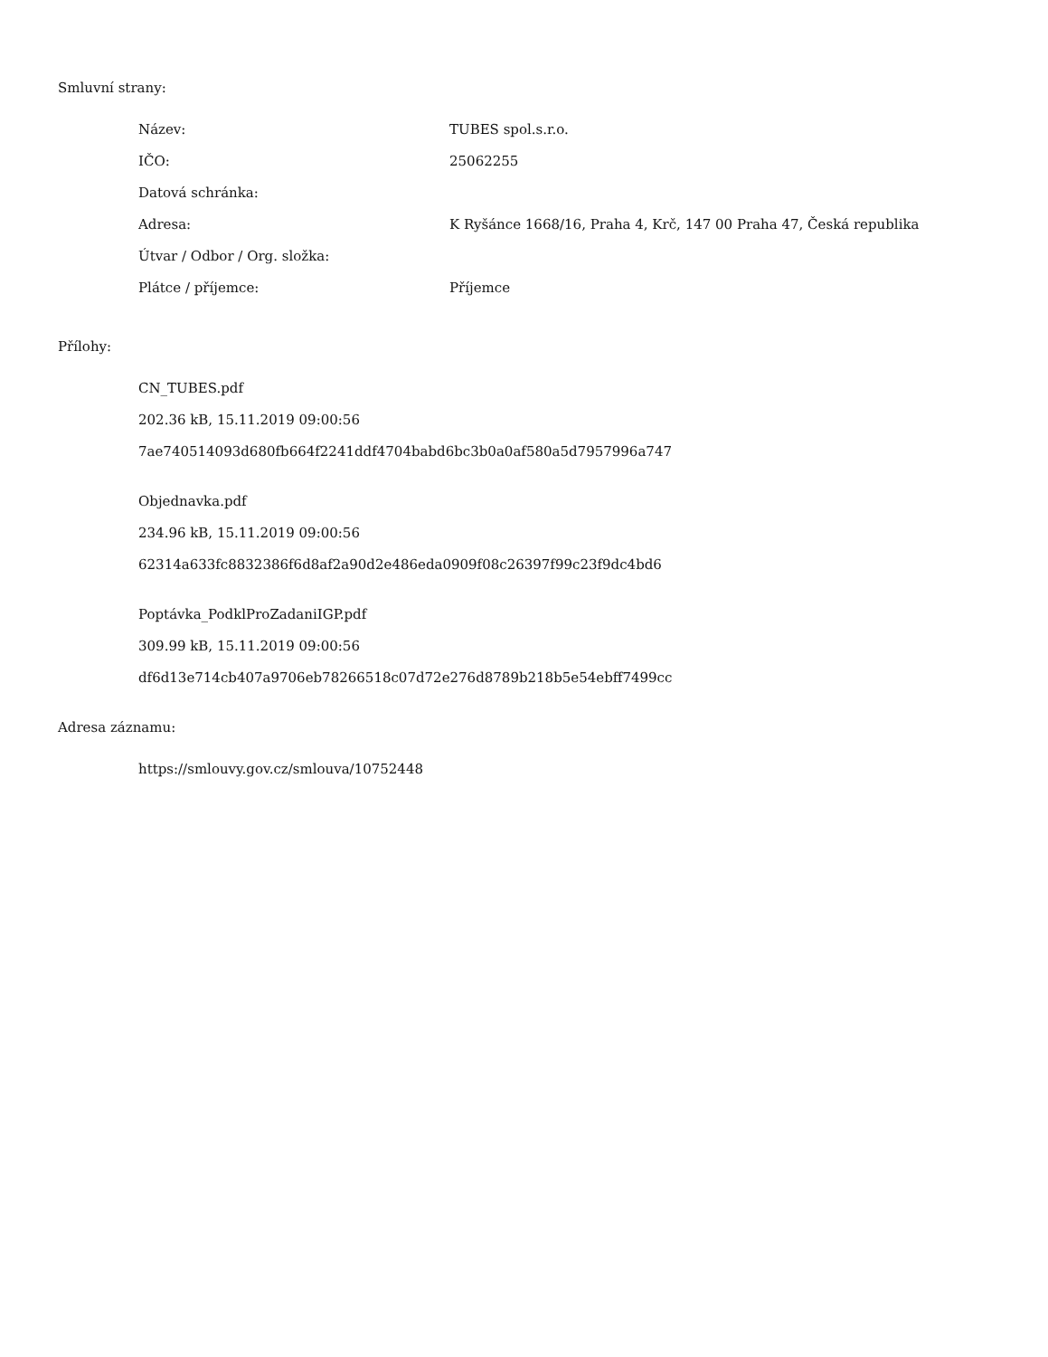Smluvní strany:
| Název: | TUBES spol.s.r.o. |
| IČO: | 25062255 |
| Datová schránka: | |
| Adresa: | K Ryšánce 1668/16, Praha 4, Krč, 147 00 Praha 47, Česká republika |
| Útvar / Odbor / Org. složka: | |
| Plátce / příjemce: | Příjemce |
Přílohy:
CN_TUBES.pdf
202.36 kB, 15.11.2019 09:00:56
7ae740514093d680fb664f2241ddf4704babd6bc3b0a0af580a5d7957996a747
Objednavka.pdf
234.96 kB, 15.11.2019 09:00:56
62314a633fc8832386f6d8af2a90d2e486eda0909f08c26397f99c23f9dc4bd6
Poptávka_PodklProZadaniIGP.pdf
309.99 kB, 15.11.2019 09:00:56
df6d13e714cb407a9706eb78266518c07d72e276d8789b218b5e54ebff7499cc
Adresa záznamu:
https://smlouvy.gov.cz/smlouva/10752448